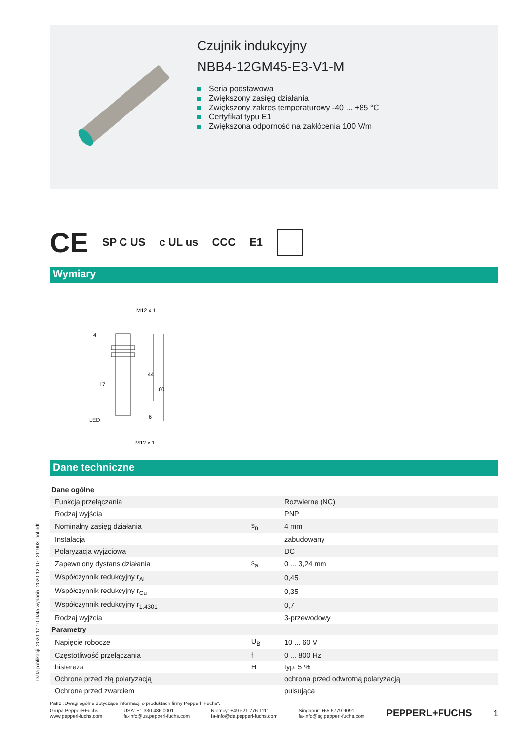Czujnik indukcyjny
NBB4-12GM45-E3-V1-M
Seria podstawowa
Zwiększony zasięg działania
Zwiększony zakres temperaturowy -40 ... +85 °C
Certyfikat typu E1
Zwiększona odporność na zakłócenia 100 V/m
CE SP C US c UL us CCC E1
Wymiary
M12 x 1
44
60
4
17
LED
6
M12 x 1
Dane techniczne
| Dane ogólne | | |
| Funkcja przełączania | | Rozwierne (NC) |
| Rodzaj wyjścia | | PNP |
| Nominalny zasięg działania | s<sub>n</sub> | 4 mm |
| Instalacja | | zabudowany |
| Polaryzacja wyjżciowa | | DC |
| Zapewniony dystans działania | s<sub>a</sub> | 0 ... 3,24 mm |
| Współczynnik redukcyjny r<sub>Al</sub> | | 0,45 |
| Współczynnik redukcyjny r<sub>Cu</sub> | | 0,35 |
| Współczynnik redukcyjny r<sub>1.4301</sub> | | 0,7 |
| Rodzaj wyjżcia | | 3-przewodowy |
| Parametry | | |
| Napięcie robocze | U<sub>B</sub> | 10 ... 60 V |
| Częstotliwość przełączania | f | 0 ... 800 Hz |
| histereza | H | typ. 5 % |
| Ochrona przed złą polaryzacją | | ochrona przed odwrotną polaryzacją |
| Ochrona przed zwarciem | | pulsująca |
Data publikacji: 2020-12-10 Data wydania: 2020-12-10 : 211903_pol.pdf
Patrz „Uwagi ogólne dotyczące informacji o produktach firmy Pepperl+Fuchs”.
Grupa Pepperl+Fuchs
www.pepperl-fuchs.com
USA: +1 330 486 0001
fa-info@us.pepperl-fuchs.com
Niemcy: +49 621 776 1111
fa-info@de.pepperl-fuchs.com
Singapur: +65 6779 9091
fa-info@sg.pepperl-fuchs.com
PEPPERL+FUCHS
1